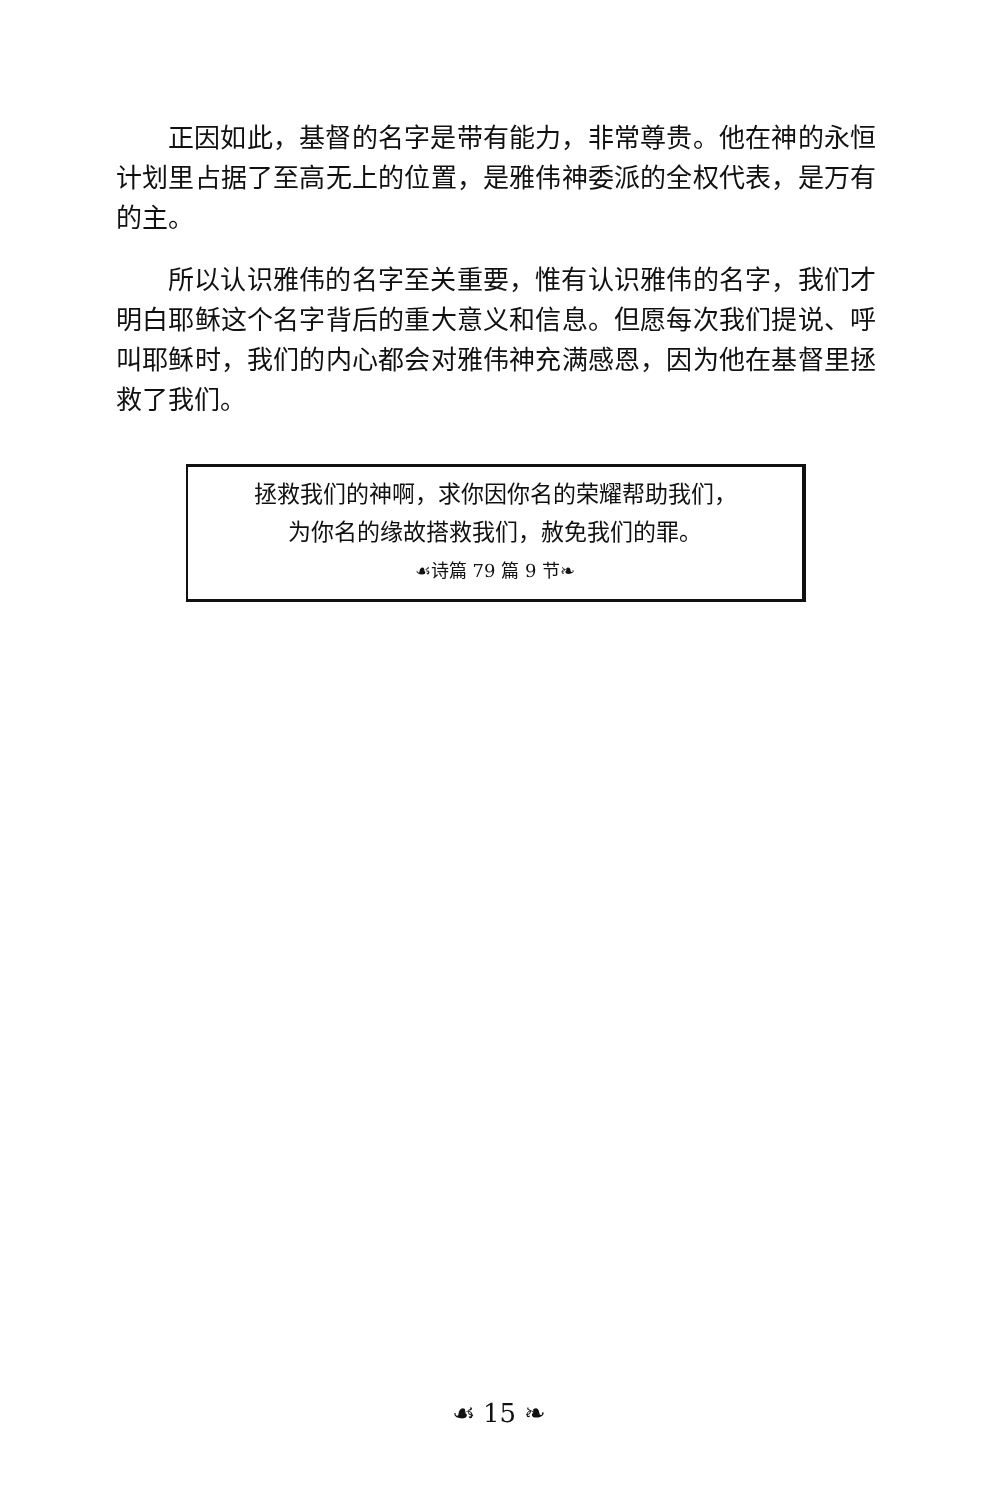正因如此，基督的名字是带有能力，非常尊贵。他在神的永恒计划里占据了至高无上的位置，是雅伟神委派的全权代表，是万有的主。
所以认识雅伟的名字至关重要，惟有认识雅伟的名字，我们才明白耶稣这个名字背后的重大意义和信息。但愿每次我们提说、呼叫耶稣时，我们的内心都会对雅伟神充满感恩，因为他在基督里拯救了我们。
拯救我们的神啊，求你因你名的荣耀帮助我们，
为你名的缘故搭救我们，赦免我们的罪。
☙诗篇 79 篇 9 节❧
☙ 15 ❧